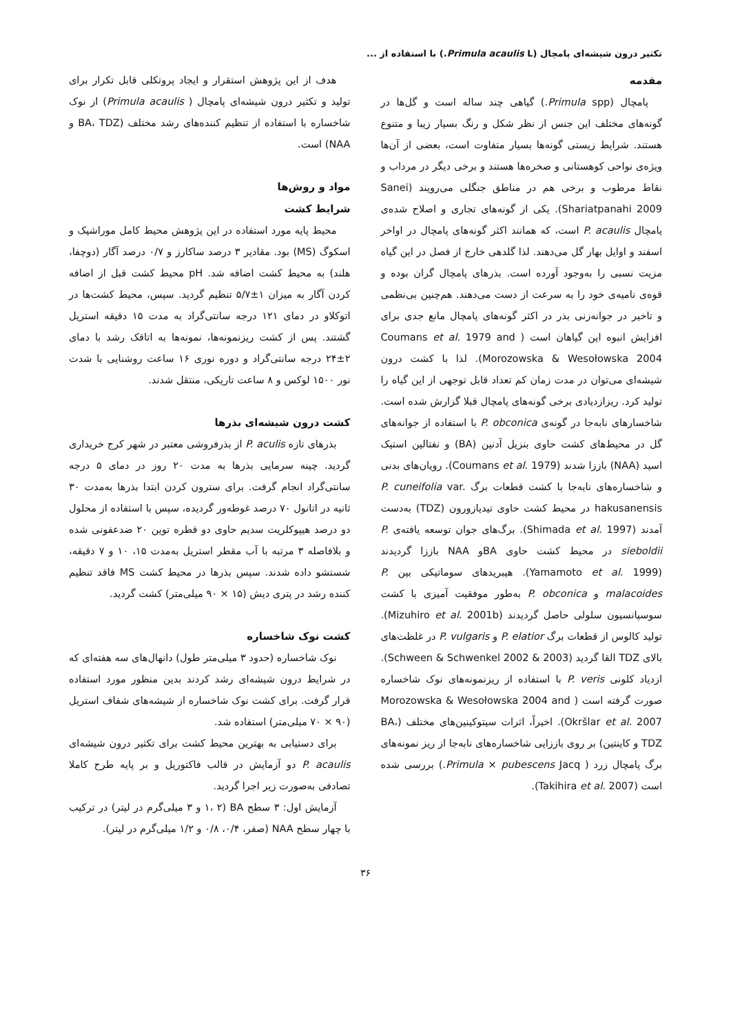تکثیر درون شیشه‌ای پامچال (Primula acaulis L.) با استفاده از ...
مقدمه
پامچال (Primula spp.) گیاهی چند ساله است و گل‌ها در گونه‌های مختلف این جنس از نظر شکل و رنگ بسیار زیبا و متنوع هستند. شرایط زیستی گونه‌ها بسیار متفاوت است، بعضی از آن‌ها ویژه‌ی نواحی کوهستانی و صخره‌ها هستند و برخی دیگر در مرداب و نقاط مرطوب و برخی هم در مناطق جنگلی می‌رویند (Sanei Shariatpanahi 2009). یکی از گونه‌های تجاری و اصلاح شده‌ی پامچال P. acaulis است، که همانند اکثر گونه‌های پامچال در اواخر اسفند و اوایل بهار گل می‌دهند. لذا گلدهی خارج از فصل در این گیاه مزیت نسبی را به‌وجود آورده است. بذرهای پامچال گران بوده و قوه‌ی نامیه‌ی خود را به سرعت از دست می‌دهند. هم‌چنین بی‌نظمی و تاخیر در جوانه‌زنی بذر در اکثر گونه‌های پامچال مانع جدی برای افزایش انبوه این گیاهان است ( Coumans et al. 1979 and Morozowska & Wesołowska 2004). لذا با کشت درون شیشه‌ای می‌توان در مدت زمان کم تعداد قابل توجهی از این گیاه را تولید کرد. ریزازدیادی برخی گونه‌های پامچال قبلا گزارش شده است. شاخسارهای نابه‌جا در گونه‌ی P. obconica با استفاده از جوانه‌های گل در محیط‌های کشت حاوی بنزیل آدنین (BA) و نفتالین استیک اسید (NAA) باززا شدند (Coumans et al. 1979). رویان‌های بدنی و شاخساره‌های نابه‌جا با کشت قطعات برگ P. cuneifolia var. hakusanensis در محیط کشت حاوی تیدیازورون (TDZ) به‌دست آمدند (Shimada et al. 1997). برگ‌های جوان توسعه یافته‌ی P. sieboldii در محیط کشت حاوی BAو NAA باززا گردیدند (Yamamoto et al. 1999). هیبریدهای سوماتیکی بین P. malacoides و P. obconica به‌طور موفقیت آمیزی با کشت سوسپانسیون سلولی حاصل گردیدند (Mizuhiro et al. 2001b). تولید کالوس از قطعات برگ P. elatior و P. vulgaris در غلظت‌های بالای TDZ القا گردید (Schween & Schwenkel 2002 & 2003). ازدیاد کلونی P. veris با استفاده از ریزنمونه‌های نوک شاخساره صورت گرفته است ( Morozowska & Wesołowska 2004 and Okršlar et al. 2007). اخیراً، اثرات سیتوکینین‌های مختلف (BA، TDZ و کاینتین) بر روی باززایی شاخساره‌های نابه‌جا از ریز نمونه‌های برگ پامچال زرد ( Primula × pubescens Jacq.) بررسی شده است (Takihira et al. 2007).
هدف از این پژوهش استقرار و ایجاد پروتکلی قابل تکرار برای تولید و تکثیر درون شیشه‌ای پامچال ( Primula acaulis) از نوک شاخساره با استفاده از تنظیم کننده‌های رشد مختلف (BA، TDZ و NAA) است.
مواد و روش‌ها
شرایط کشت
محیط پایه مورد استفاده در این پژوهش محیط کامل موراشیک و اسکوگ (MS) بود. مقادیر ۳ درصد ساکارز و ۰/۷ درصد آگار (دوچفا، هلند) به محیط کشت اضافه شد. pH محیط کشت قبل از اضافه کردن آگار به میزان ۱±۵/۷ تنظیم گردید. سپس، محیط کشت‌ها در اتوکلاو در دمای ۱۲۱ درجه سانتی‌گراد به مدت ۱۵ دقیقه استریل گشتند. پس از کشت ریزنمونه‌ها، نمونه‌ها به اتاقک رشد با دمای ۲±۲۴ درجه سانتی‌گراد و دوره نوری ۱۶ ساعت روشنایی با شدت نور ۱۵۰۰ لوکس و ۸ ساعت تاریکی، منتقل شدند.
کشت درون شیشه‌ای بذرها
بذرهای تازه P. aculis از بذرفروشی معتبر در شهر کرج خریداری گردید. چینه سرمایی بذرها به مدت ۲۰ روز در دمای ۵ درجه سانتی‌گراد انجام گرفت. برای سترون کردن ابتدا بذرها به‌مدت ۳۰ ثانیه در اتانول ۷۰ درصد غوطه‌ور گردیده، سپس با استفاده از محلول دو درصد هیپوکلریت سدیم حاوی دو قطره توین ۲۰ ضدعفونی شده و بلافاصله ۳ مرتبه با آب مقطر استریل به‌مدت ۱۵، ۱۰ و ۷ دقیقه، شستشو داده شدند. سپس بذرها در محیط کشت MS فاقد تنظیم کننده رشد در پتری دیش (۱۵ × ۹۰ میلی‌متر) کشت گردید.
کشت نوک شاخساره
نوک شاخساره (حدود ۳ میلی‌متر طول) دانهال‌های سه هفته‌ای که در شرایط درون شیشه‌ای رشد کردند بدین منظور مورد استفاده قرار گرفت. برای کشت نوک شاخساره از شیشه‌های شفاف استریل (۹۰ × ۷۰ میلی‌متر) استفاده شد.
برای دستیابی به بهترین محیط کشت برای تکثیر درون شیشه‌ای P. acaulis دو آزمایش در قالب فاکتوریل و بر پایه طرح کاملا تصادفی به‌صورت زیر اجرا گردید.
آزمایش اول: ۳ سطح BA (۱، ۲ و ۳ میلی‌گرم در لیتر) در ترکیب با چهار سطح NAA (صفر، ۰/۴، ۰/۸ و ۱/۲ میلی‌گرم در لیتر).
۳۶